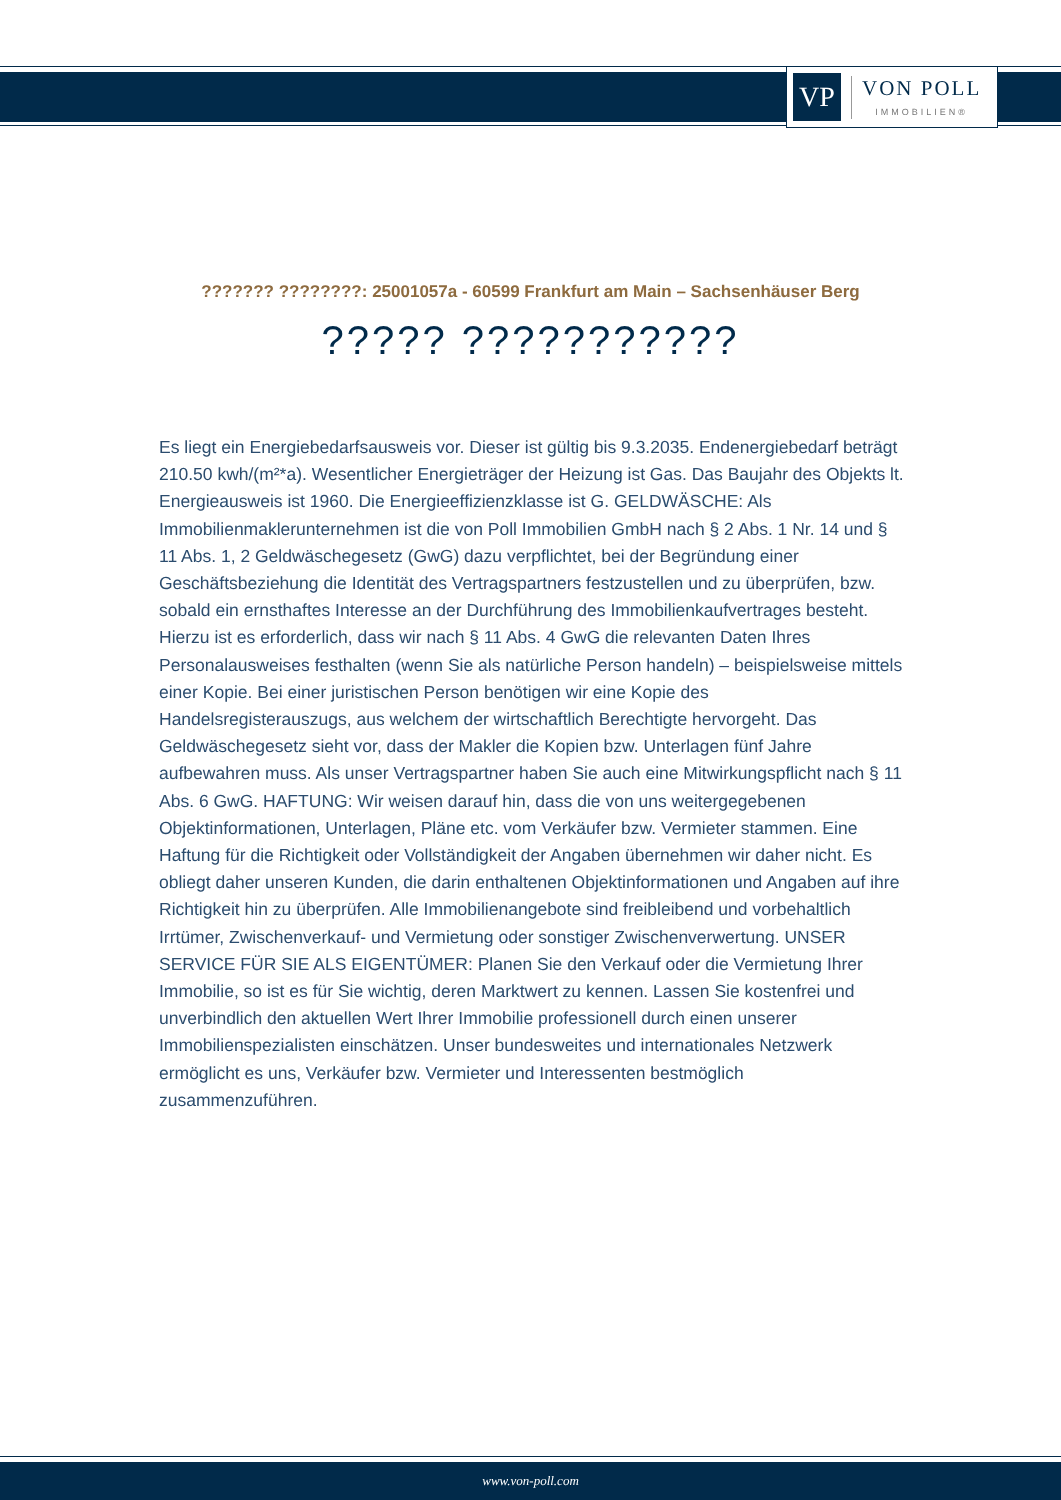VP
VON POLL
IMMOBILIEN®
??????? ????????: 25001057a - 60599 Frankfurt am Main – Sachsenhäuser Berg
????? ???????????
Es liegt ein Energiebedarfsausweis vor. Dieser ist gültig bis 9.3.2035. Endenergiebedarf beträgt 210.50 kwh/(m²*a). Wesentlicher Energieträger der Heizung ist Gas. Das Baujahr des Objekts lt. Energieausweis ist 1960. Die Energieeffizienzklasse ist G. GELDWÄSCHE: Als Immobilienmaklerunternehmen ist die von Poll Immobilien GmbH nach § 2 Abs. 1 Nr. 14 und § 11 Abs. 1, 2 Geldwäschegesetz (GwG) dazu verpflichtet, bei der Begründung einer Geschäftsbeziehung die Identität des Vertragspartners festzustellen und zu überprüfen, bzw. sobald ein ernsthaftes Interesse an der Durchführung des Immobilienkaufvertrages besteht. Hierzu ist es erforderlich, dass wir nach § 11 Abs. 4 GwG die relevanten Daten Ihres Personalausweises festhalten (wenn Sie als natürliche Person handeln) – beispielsweise mittels einer Kopie. Bei einer juristischen Person benötigen wir eine Kopie des Handelsregisterauszugs, aus welchem der wirtschaftlich Berechtigte hervorgeht. Das Geldwäschegesetz sieht vor, dass der Makler die Kopien bzw. Unterlagen fünf Jahre aufbewahren muss. Als unser Vertragspartner haben Sie auch eine Mitwirkungspflicht nach § 11 Abs. 6 GwG. HAFTUNG: Wir weisen darauf hin, dass die von uns weitergegebenen Objektinformationen, Unterlagen, Pläne etc. vom Verkäufer bzw. Vermieter stammen. Eine Haftung für die Richtigkeit oder Vollständigkeit der Angaben übernehmen wir daher nicht. Es obliegt daher unseren Kunden, die darin enthaltenen Objektinformationen und Angaben auf ihre Richtigkeit hin zu überprüfen. Alle Immobilienangebote sind freibleibend und vorbehaltlich Irrtümer, Zwischenverkauf- und Vermietung oder sonstiger Zwischenverwertung. UNSER SERVICE FÜR SIE ALS EIGENTÜMER: Planen Sie den Verkauf oder die Vermietung Ihrer Immobilie, so ist es für Sie wichtig, deren Marktwert zu kennen. Lassen Sie kostenfrei und unverbindlich den aktuellen Wert Ihrer Immobilie professionell durch einen unserer Immobilienspezialisten einschätzen. Unser bundesweites und internationales Netzwerk ermöglicht es uns, Verkäufer bzw. Vermieter und Interessenten bestmöglich zusammenzuführen.
www.von-poll.com